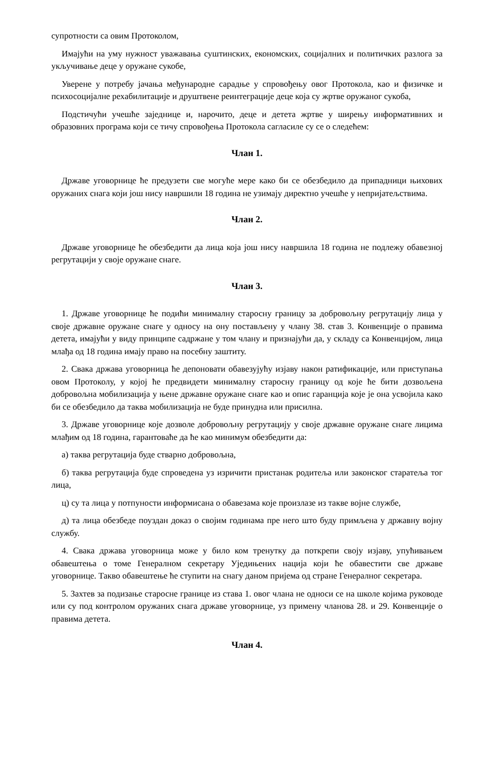супротности са овим Протоколом,
Имајући на уму нужност уважавања суштинских, економских, социјалних и политичких разлога за укључивање деце у оружане сукобе,
Уверене у потребу јачања међународне сарадње у спровођењу овог Протокола, као и физичке и психосоцијалне рехабилитације и друштвене реинтеграције деце која су жртве оружаног сукоба,
Подстичући учешће заједнице и, нарочито, деце и детета жртве у ширењу информативних и образовних програма који се тичу спровођења Протокола сагласиле су се о следећем:
Члан 1.
Државе уговорнице ће предузети све могуће мере како би се обезбедило да припадници њихових оружаних снага који још нису навршили 18 година не узимају директно учешће у непријатељствима.
Члан 2.
Државе уговорнице ће обезбедити да лица која још нису навршила 18 година не подлежу обавезној регрутацији у своје оружане снаге.
Члан 3.
1. Државе уговорнице ће подићи минималну старосну границу за добровољну регрутацију лица у своје државне оружане снаге у односу на ону постављену у члану 38. став 3. Конвенције о правима детета, имајући у виду принципе садржане у том члану и признајући да, у складу са Конвенцијом, лица млађа од 18 година имају право на посебну заштиту.
2. Свака држава уговорница ће депоновати обавезујућу изјаву након ратификације, или приступања овом Протоколу, у којој ће предвидети минималну старосну границу од које ће бити дозвољена добровољна мобилизација у њене државне оружане снаге као и опис гаранција које је она усвојила како би се обезбедило да таква мобилизација не буде принудна или присилна.
3. Државе уговорнице које дозволе добровољну регрутацију у своје државне оружане снаге лицима млађим од 18 година, гарантоваће да ће као минимум обезбедити да:
а) таква регрутација буде стварно добровољна,
б) таква регрутација буде спроведена уз изричити пристанак родитеља или законског старатеља тог лица,
ц) су та лица у потпуности информисана о обавезама које произлазе из такве војне службе,
д) та лица обезбеде поуздан доказ о својим годинама пре него што буду примљена у државну војну службу.
4. Свака држава уговорница може у било ком тренутку да поткрепи своју изјаву, упућивањем обавештења о томе Генералном секретару Уједињених нација који ће обавестити све државе уговорнице. Такво обавештење ће ступити на снагу даном пријема од стране Генералног секретара.
5. Захтев за подизање старосне границе из става 1. овог члана не односи се на школе којима руководе или су под контролом оружаних снага државе уговорнице, уз примену чланова 28. и 29. Конвенције о правима детета.
Члан 4.